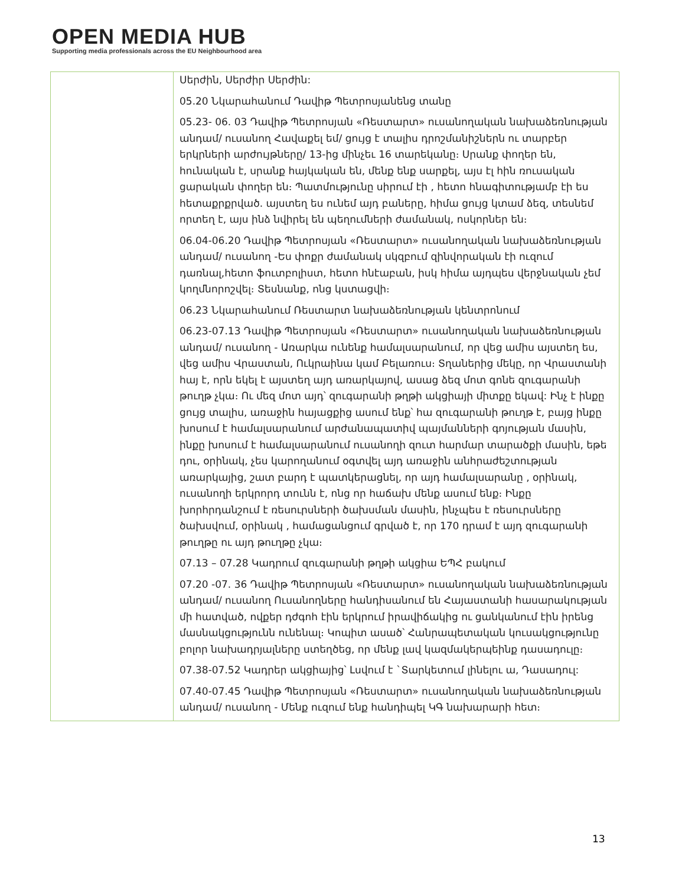OPEN MEDIA HUB
Supporting media professionals across the EU Neighbourhood area
| | Սերժին, Սերժիր Սերժին: 05.20 Նկարահանում Դավիթ Պետրոսյանենց տանը 05.23- 06. 03 Դավիթ Պետրոսյան «Ռեստարտ» ուսանողական նախաձեռնության անդամ/ ուսանող Հավաքել եմ/ ցույց է տալիս դրոշմանիշներն ու տարբեր երկրների արժույթները/ 13-ից մինչեւ 16 տարեկանը։ Սրանք փողեր են, հունական է, սրանք հայկական են, մենք ենք սարքել, այս էլ հին ռուսական ցարական փողեր են։ Պատմությունը սիրում էի , հետո հնագիտությամբ էի ես հետաքրքրված. այստեղ ես ունեմ այդ բաները, հիմա ցույց կտամ ձեզ, տեսնեմ որտեղ է, այս ինձ նվիրել են պեղումների ժամանակ, ոսկորներ են։ 06.04-06.20 Դավիթ Պետրոսյան «Ռեստարտ» ուսանողական նախաձեռնության անդամ/ ուսանող -Ես փոքր ժամանակ սկզբում զինվորական էի ուզում դառնալ,հետո ֆուտբոլիստ, հետո հնէաբան, իսկ հիմա այդպես վերջնական չեմ կողմնորոշվել։ Տեսնանք, ոնց կստացվի։ 06.23 Նկարահանում Ռեստարտ նախաձեռնության կենտրոնում 06.23-07.13 Դավիթ Պետրոսյան «Ռեստարտ» ուսանողական նախաձեռնության անդամ/ ուսանող - Առարկա ունենք համալսարանում, որ վեց ամիս այստեղ ես, վեց ամիս Վրաստան, Ուկրաինա կամ Բելառուս։ Տղաներից մեկը, որ Վրաստանի հայ է, որն եկել է այստեղ այդ առարկայով, ասաց ձեզ մոտ գոնե զուգարանի թուղթ չկա։ Ու մեզ մոտ այդ՝ զուգարանի թղթի ակցիայի միտքը եկավ: Ինչ է ինքը ցույց տալիս, առաջին հայացքից ասում ենք՝ հա զուգարանի թուղթ է, բայց ինքը խոսում է համալսարանում արժանապատիվ պայմանների գոյության մասին, ինքը խոսում է համալսարանում ուսանողի զուտ հարմար տարածքի մասին, եթե դու, օրինակ, չես կարողանում օգտվել այդ առաջին անհրաժեշտության առարկայից, շատ բարդ է պատկերացնել, որ այդ համալսարանը , օրինակ, ուսանողի երկրորդ տունն է, ոնց որ հաճախ մենք ասում ենք։ Ինքը խորհրդանշում է ռեսուրսների ծախսման մասին, ինչպես է ռեսուրսները ծախսվում, օրինակ , համացանցում գրված է, որ 170 դրամ է այդ զուգարանի թուղթը ու այդ թուղթը չկա։ 07.13 – 07.28 Կադրում զուգարանի թղթի ակցիա ԵՊՀ բակում 07.20 -07. 36 Դավիթ Պետրոսյան «Ռեստարտ» ուսանողական նախաձեռնության անդամ/ ուսանող Ուսանողները հանդիսանում են Հայաստանի հասարակության մի հատված, ովքեր դժգոհ էին երկրում իրավիճակից ու ցանկանում էին իրենց մասնակցությունն ունենալ։ Կոպիտ ասած՝ Հանրապետական կուսակցությունը բոլոր նախադրյալները ստեղծեց, որ մենք լավ կազմակերպեինք դասադուլը։ 07.38-07.52 Կադրեր ակցիայից՝ Լսվում է `Տարկետում լինելու ա, Դասադուլ: 07.40-07.45 Դավիթ Պետրոսյան «Ռեստարտ» ուսանողական նախաձեռնության անդամ/ ուսանող - Մենք ուզում ենք հանդիպել ԿԳ նախարարի հետ։ |
13